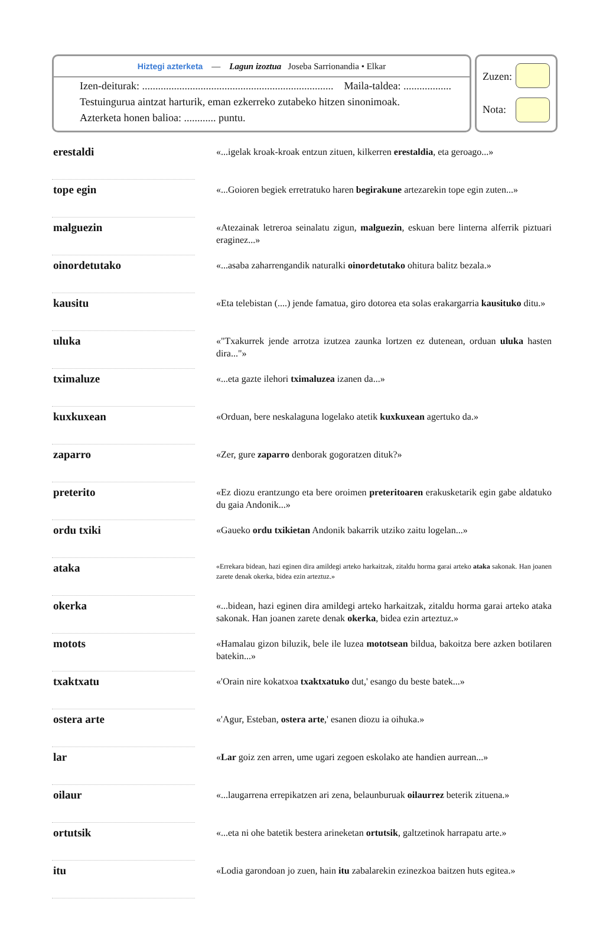Hiztegi azterketa — Lagun izoztua Joseba Sarrionandia • Elkar
Izen-deiturak: ........................................................................ Maila-taldea: ..................
Testuingurua aintzat harturik, eman ezkerreko zutabeko hitzen sinonimoak.
Azterketa honen balioa: ............ puntu.
Zuzen:
Nota:
| erestaldi | | «...igelak kroak-kroak entzun zituen, kilkerren erestaldia , eta geroago...» |
| tope egin | | «...Goioren begiek erretratuko haren begirakune artezarekin tope egin zuten...» |
| malguezin | | «Atezainak letreroa seinalatu zigun, malguezin , eskuan bere linterna alferrik piztuari eraginez...» |
| oinordetutako | | «...asaba zaharrengandik naturalki oinordetutako ohitura balitz bezala.» |
| kausitu | | «Eta telebistan (....) jende famatua, giro dotorea eta solas erakargarria kausituko ditu.» |
| uluka | | «"Txakurrek jende arrotza izutzea zaunka lortzen ez dutenean, orduan uluka hasten dira..."» |
| tximaluze | | «...eta gazte ilehori tximaluzea izanen da...» |
| kuxkuxean | | «Orduan, bere neskalaguna logelako atetik kuxkuxean agertuko da.» |
| zaparro | | «Zer, gure zaparro denborak gogoratzen dituk?» |
| preterito | | «Ez diozu erantzungo eta bere oroimen preteritoaren erakusketarik egin gabe aldatuko du gaia Andonik...» |
| ordu txiki | | «Gaueko ordu txikietan Andonik bakarrik utziko zaitu logelan...» |
| ataka | | «Errekara bidean, hazi eginen dira amildegi arteko harkaitzak, zitaldu horma garai arteko ataka sakonak. Han joanen zarete denak okerka, bidea ezin arteztuz.» |
| okerka | | «...bidean, hazi eginen dira amildegi arteko harkaitzak, zitaldu horma garai arteko ataka sakonak. Han joanen zarete denak okerka , bidea ezin arteztuz.» |
| motots | | «Hamalau gizon biluzik, bele ile luzea mototsean bildua, bakoitza bere azken botilaren batekin...» |
| txaktxatu | | «'Orain nire kokatxoa txaktxatuko dut,' esango du beste batek...» |
| ostera arte | | «'Agur, Esteban, ostera arte ,' esanen diozu ia oihuka.» |
| lar | | « Lar goiz zen arren, ume ugari zegoen eskolako ate handien aurrean...» |
| oilaur | | «...laugarrena errepikatzen ari zena, belaunburuak oilaurrez beterik zituena.» |
| ortutsik | | «...eta ni ohe batetik bestera arineketan ortutsik , galtzetinok harrapatu arte.» |
| itu | | «Lodia garondoan jo zuen, hain itu zabalarekin ezinezkoa baitzen huts egitea.» |